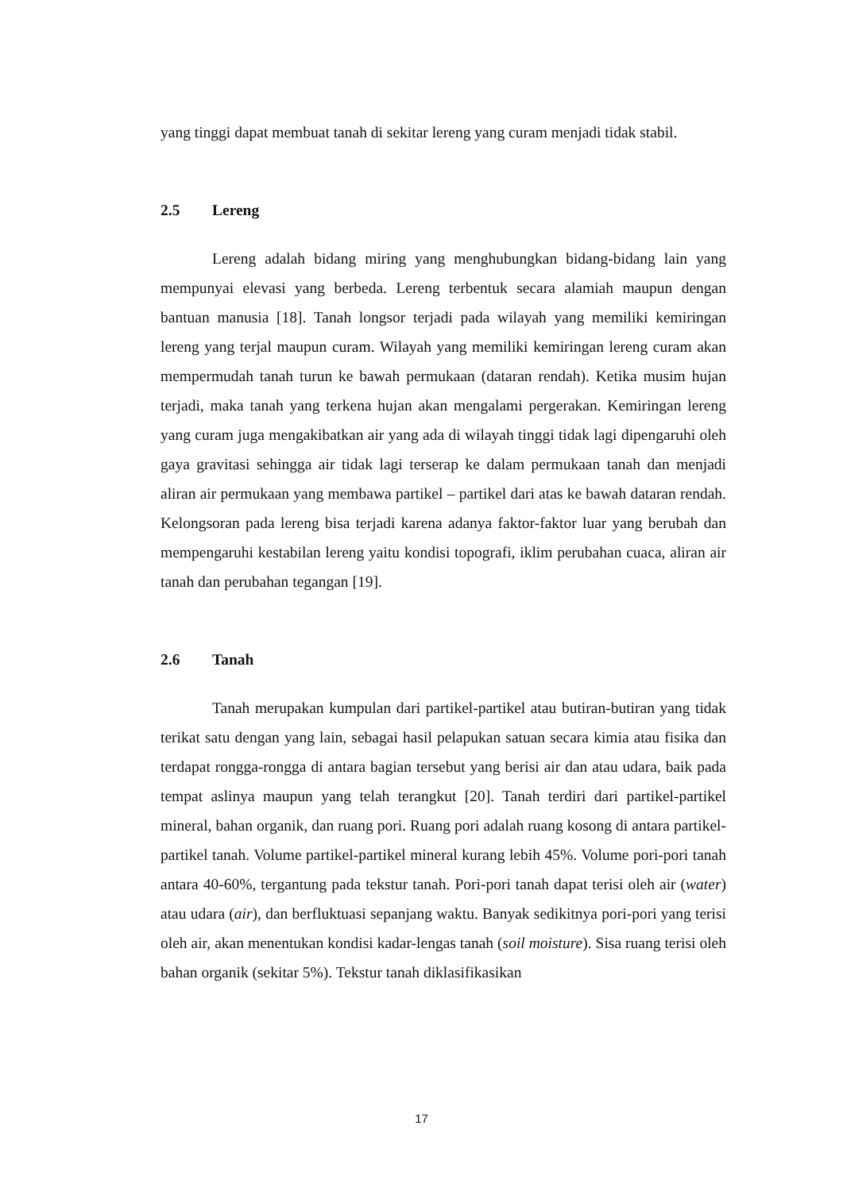yang tinggi dapat membuat tanah di sekitar lereng yang curam menjadi tidak stabil.
2.5 Lereng
Lereng adalah bidang miring yang menghubungkan bidang-bidang lain yang mempunyai elevasi yang berbeda. Lereng terbentuk secara alamiah maupun dengan bantuan manusia [18]. Tanah longsor terjadi pada wilayah yang memiliki kemiringan lereng yang terjal maupun curam. Wilayah yang memiliki kemiringan lereng curam akan mempermudah tanah turun ke bawah permukaan (dataran rendah). Ketika musim hujan terjadi, maka tanah yang terkena hujan akan mengalami pergerakan. Kemiringan lereng yang curam juga mengakibatkan air yang ada di wilayah tinggi tidak lagi dipengaruhi oleh gaya gravitasi sehingga air tidak lagi terserap ke dalam permukaan tanah dan menjadi aliran air permukaan yang membawa partikel – partikel dari atas ke bawah dataran rendah. Kelongsoran pada lereng bisa terjadi karena adanya faktor-faktor luar yang berubah dan mempengaruhi kestabilan lereng yaitu kondisi topografi, iklim perubahan cuaca, aliran air tanah dan perubahan tegangan [19].
2.6 Tanah
Tanah merupakan kumpulan dari partikel-partikel atau butiran-butiran yang tidak terikat satu dengan yang lain, sebagai hasil pelapukan satuan secara kimia atau fisika dan terdapat rongga-rongga di antara bagian tersebut yang berisi air dan atau udara, baik pada tempat aslinya maupun yang telah terangkut [20]. Tanah terdiri dari partikel-partikel mineral, bahan organik, dan ruang pori. Ruang pori adalah ruang kosong di antara partikel-partikel tanah. Volume partikel-partikel mineral kurang lebih 45%. Volume pori-pori tanah antara 40-60%, tergantung pada tekstur tanah. Pori-pori tanah dapat terisi oleh air (water) atau udara (air), dan berfluktuasi sepanjang waktu. Banyak sedikitnya pori-pori yang terisi oleh air, akan menentukan kondisi kadar-lengas tanah (soil moisture). Sisa ruang terisi oleh bahan organik (sekitar 5%). Tekstur tanah diklasifikasikan
17